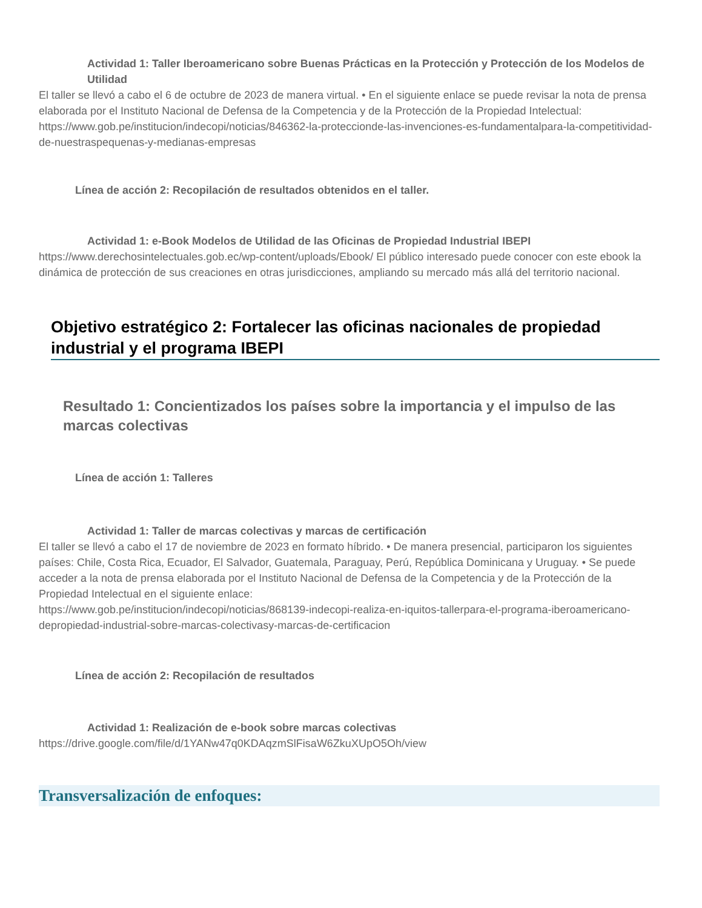Actividad 1: Taller Iberoamericano sobre Buenas Prácticas en la Protección y Protección de los Modelos de Utilidad
El taller se llevó a cabo el 6 de octubre de 2023 de manera virtual. • En el siguiente enlace se puede revisar la nota de prensa elaborada por el Instituto Nacional de Defensa de la Competencia y de la Protección de la Propiedad Intelectual: https://www.gob.pe/institucion/indecopi/noticias/846362-la-proteccionde-las-invenciones-es-fundamentalpara-la-competitividad-de-nuestraspequenas-y-medianas-empresas
Línea de acción 2: Recopilación de resultados obtenidos en el taller.
Actividad 1: e-Book Modelos de Utilidad de las Oficinas de Propiedad Industrial IBEPI
https://www.derechosintelectuales.gob.ec/wp-content/uploads/Ebook/ El público interesado puede conocer con este ebook la dinámica de protección de sus creaciones en otras jurisdicciones, ampliando su mercado más allá del territorio nacional.
Objetivo estratégico 2: Fortalecer las oficinas nacionales de propiedad industrial y el programa IBEPI
Resultado 1: Concientizados los países sobre la importancia y el impulso de las marcas colectivas
Línea de acción 1: Talleres
Actividad 1: Taller de marcas colectivas y marcas de certificación
El taller se llevó a cabo el 17 de noviembre de 2023 en formato híbrido. • De manera presencial, participaron los siguientes países: Chile, Costa Rica, Ecuador, El Salvador, Guatemala, Paraguay, Perú, República Dominicana y Uruguay. • Se puede acceder a la nota de prensa elaborada por el Instituto Nacional de Defensa de la Competencia y de la Protección de la Propiedad Intelectual en el siguiente enlace:
https://www.gob.pe/institucion/indecopi/noticias/868139-indecopi-realiza-en-iquitos-tallerpara-el-programa-iberoamericano-depropiedad-industrial-sobre-marcas-colectivasy-marcas-de-certificacion
Línea de acción 2: Recopilación de resultados
Actividad 1: Realización de e-book sobre marcas colectivas
https://drive.google.com/file/d/1YANw47q0KDAqzmSlFisaW6ZkuXUpO5Oh/view
Transversalización de enfoques: